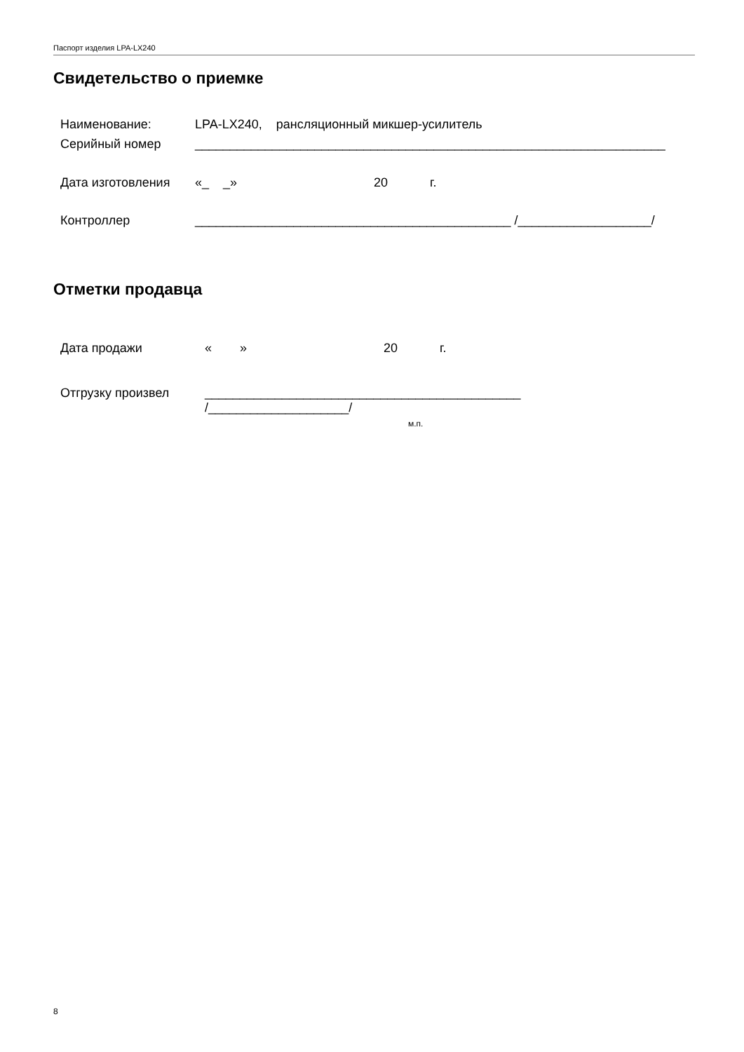Паспорт изделия LPA-LX240
Свидетельство о приемке
Наименование: LPA-LX240, рансляционный микшер-усилитель
Серийный номер ___________________________________________________________________
Дата изготовления «_ _» 20 г.
Контроллер _____________________________________________ /___________________/
Отметки продавца
Дата продажи « » 20 г.
Отгрузку произвел _____________________________________________
/____________________/
м.п.
8